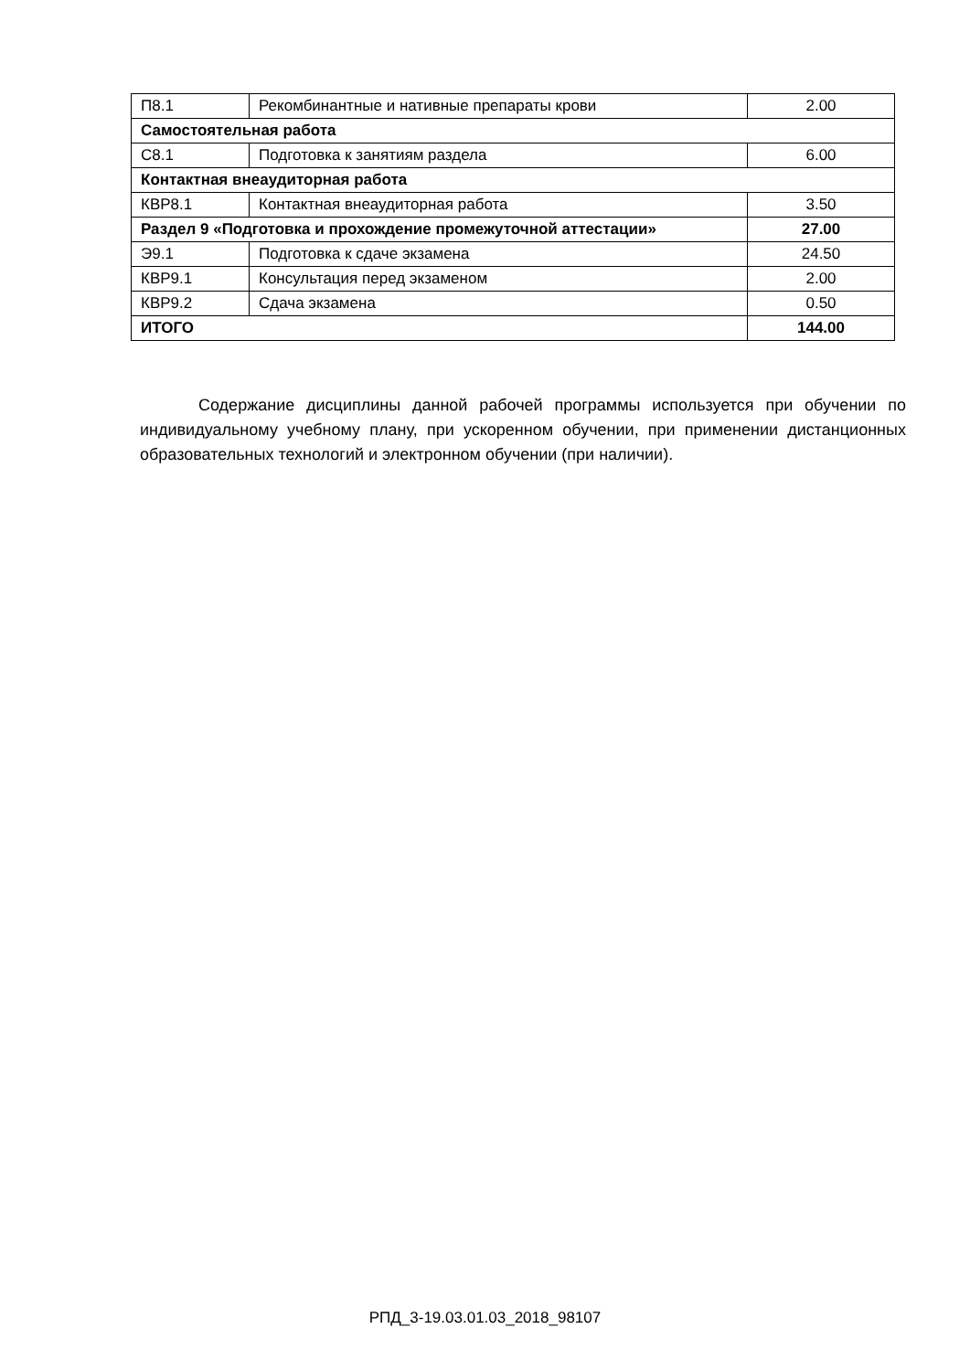| П8.1 | Рекомбинантные и нативные препараты крови | 2.00 |
| Самостоятельная работа | | |
| С8.1 | Подготовка к занятиям раздела | 6.00 |
| Контактная внеаудиторная работа | | |
| КВР8.1 | Контактная внеаудиторная работа | 3.50 |
| Раздел 9 «Подготовка и прохождение промежуточной аттестации» | | 27.00 |
| Э9.1 | Подготовка к сдаче экзамена | 24.50 |
| КВР9.1 | Консультация перед экзаменом | 2.00 |
| КВР9.2 | Сдача экзамена | 0.50 |
| ИТОГО | | 144.00 |
Содержание дисциплины данной рабочей программы используется при обучении по индивидуальному учебному плану, при ускоренном обучении, при применении дистанционных образовательных технологий и электронном обучении (при наличии).
РПД_3-19.03.01.03_2018_98107